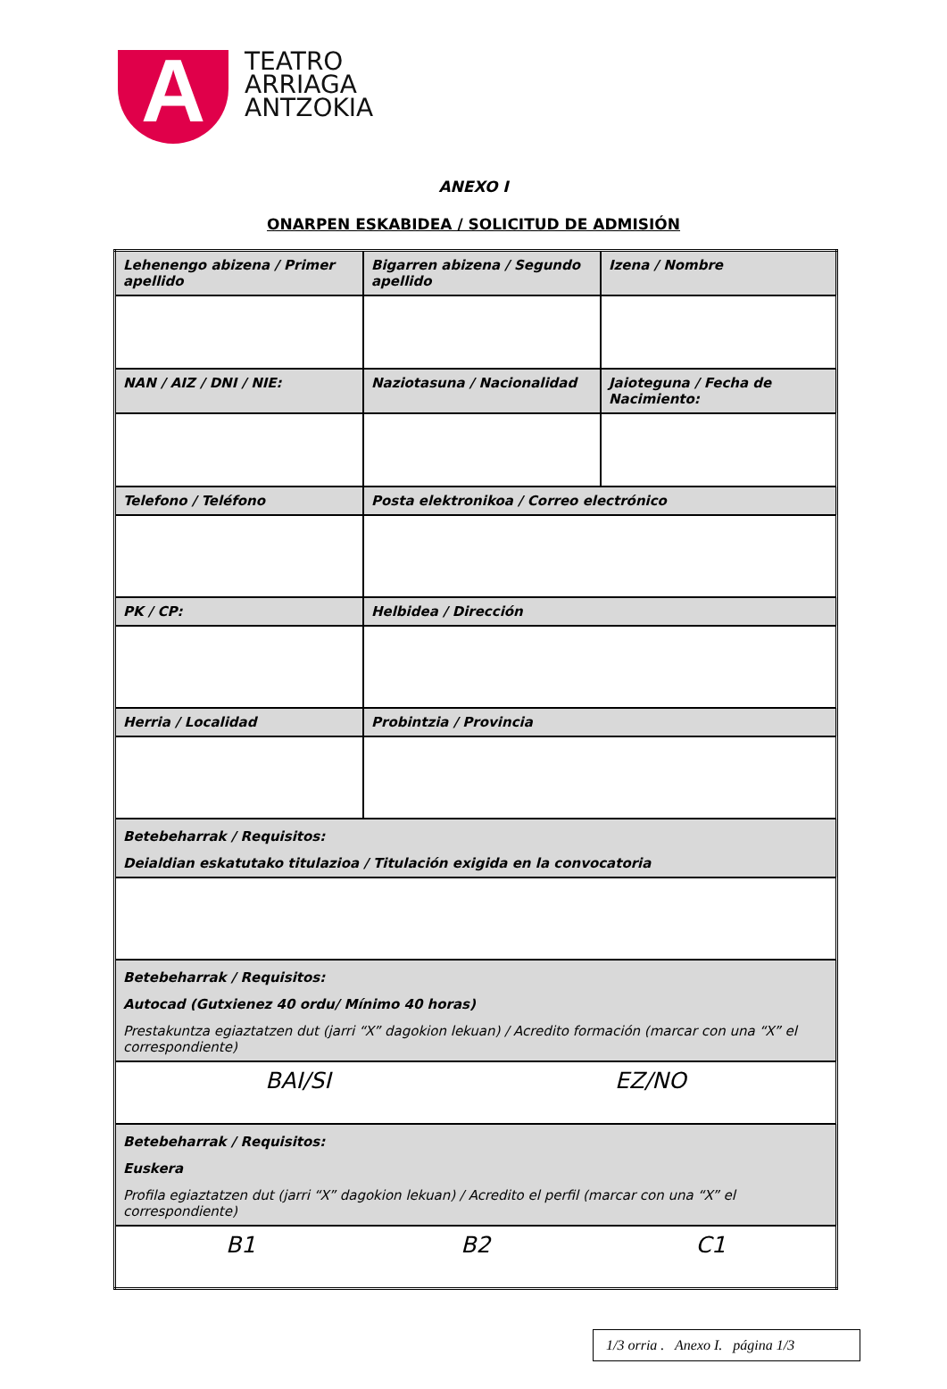A
TEATRO
ARRIAGA
ANTZOKIA
ANEXO I
ONARPEN ESKABIDEA / SOLICITUD DE ADMISIÓN
| Lehenengo abizena / Primer apellido | Bigarren abizena / Segundo apellido | Izena / Nombre |
| NAN / AIZ / DNI / NIE: | Naziotasuna / Nacionalidad | Jaioteguna / Fecha de Nacimiento: |
| Telefono / Teléfono | Posta elektronikoa / Correo electrónico | |
| PK / CP: | Helbidea / Dirección | |
| Herria / Localidad | Probintzia / Provincia | |
| Betebeharrak / Requisitos: Deialdian eskatutako titulazioa / Titulación exigida en la convocatoria | | |
| Betebeharrak / Requisitos: Autocad (Gutxienez 40 ordu/ Mínimo 40 horas) Prestakuntza egiaztatzen dut (jarri “X” dagokion lekuan) / Acredito formación (marcar con una “X” el correspondiente) | | |
| BAI/SI EZ/NO | | |
| Betebeharrak / Requisitos: Euskera Profila egiaztatzen dut (jarri “X” dagokion lekuan) / Acredito el perfil (marcar con una “X” el correspondiente) | | |
| B1 B2 C1 | | |
1/3 orria . Anexo I. página 1/3